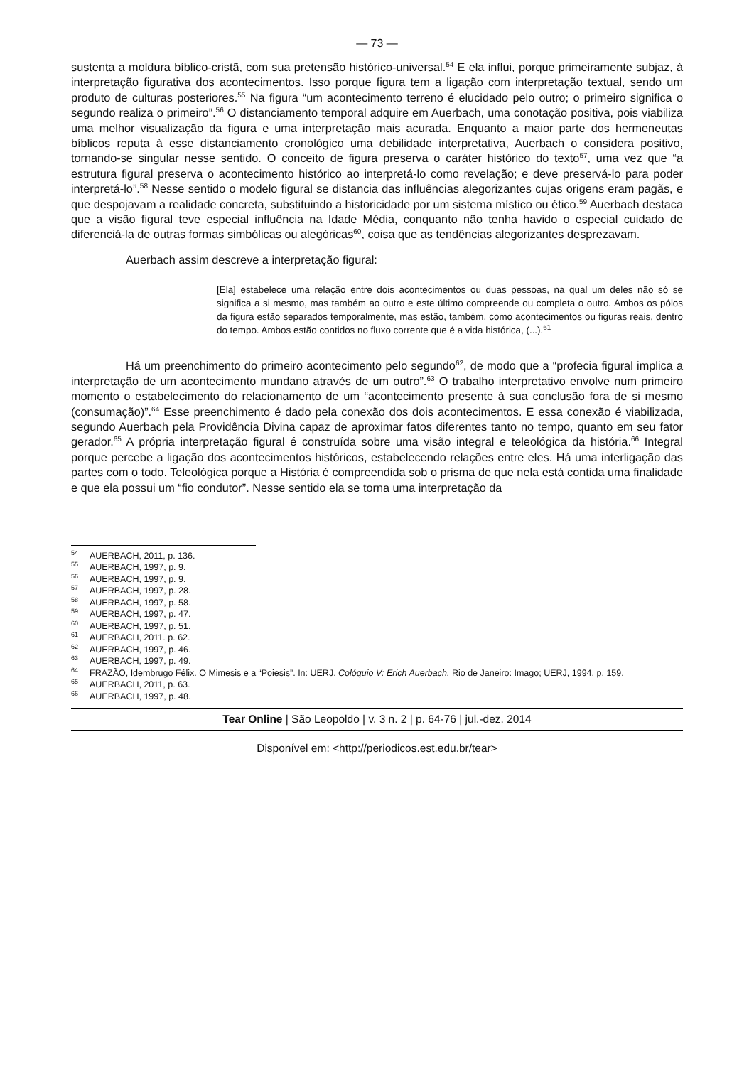— 73 —
sustenta a moldura bíblico-cristã, com sua pretensão histórico-universal.<sup>54</sup> E ela influi, porque primeiramente subjaz, à interpretação figurativa dos acontecimentos. Isso porque figura tem a ligação com interpretação textual, sendo um produto de culturas posteriores.<sup>55</sup> Na figura “um acontecimento terreno é elucidado pelo outro; o primeiro significa o segundo realiza o primeiro”.<sup>56</sup> O distanciamento temporal adquire em Auerbach, uma conotação positiva, pois viabiliza uma melhor visualização da figura e uma interpretação mais acurada. Enquanto a maior parte dos hermeneutas bíblicos reputa à esse distanciamento cronológico uma debilidade interpretativa, Auerbach o considera positivo, tornando-se singular nesse sentido. O conceito de figura preserva o caráter histórico do texto<sup>57</sup>, uma vez que “a estrutura figural preserva o acontecimento histórico ao interpretá-lo como revelação; e deve preservá-lo para poder interpretá-lo”.<sup>58</sup> Nesse sentido o modelo figural se distancia das influências alegorizantes cujas origens eram pagãs, e que despojavam a realidade concreta, substituindo a historicidade por um sistema místico ou ético.<sup>59</sup> Auerbach destaca que a visão figural teve especial influência na Idade Média, conquanto não tenha havido o especial cuidado de diferenciá-la de outras formas simbólicas ou alegóricas<sup>60</sup>, coisa que as tendências alegorizantes desprezavam.
Auerbach assim descreve a interpretação figural:
[Ela] estabelece uma relação entre dois acontecimentos ou duas pessoas, na qual um deles não só se significa a si mesmo, mas também ao outro e este último compreende ou completa o outro. Ambos os pólos da figura estão separados temporalmente, mas estão, também, como acontecimentos ou figuras reais, dentro do tempo. Ambos estão contidos no fluxo corrente que é a vida histórica, (...).<sup>61</sup>
Há um preenchimento do primeiro acontecimento pelo segundo<sup>62</sup>, de modo que a “profecia figural implica a interpretação de um acontecimento mundano através de um outro”.<sup>63</sup> O trabalho interpretativo envolve num primeiro momento o estabelecimento do relacionamento de um “acontecimento presente à sua conclusão fora de si mesmo (consumação)”.<sup>64</sup> Esse preenchimento é dado pela conexão dos dois acontecimentos. E essa conexão é viabilizada, segundo Auerbach pela Providência Divina capaz de aproximar fatos diferentes tanto no tempo, quanto em seu fator gerador.<sup>65</sup> A própria interpretação figural é construída sobre uma visão integral e teleológica da história.<sup>66</sup> Integral porque percebe a ligação dos acontecimentos históricos, estabelecendo relações entre eles. Há uma interligação das partes com o todo. Teleológica porque a História é compreendida sob o prisma de que nela está contida uma finalidade e que ela possui um “fio condutor”. Nesse sentido ela se torna uma interpretação da
<sup>54</sup> AUERBACH, 2011, p. 136.
<sup>55</sup> AUERBACH, 1997, p. 9.
<sup>56</sup> AUERBACH, 1997, p. 9.
<sup>57</sup> AUERBACH, 1997, p. 28.
<sup>58</sup> AUERBACH, 1997, p. 58.
<sup>59</sup> AUERBACH, 1997, p. 47.
<sup>60</sup> AUERBACH, 1997, p. 51.
<sup>61</sup> AUERBACH, 2011. p. 62.
<sup>62</sup> AUERBACH, 1997, p. 46.
<sup>63</sup> AUERBACH, 1997, p. 49.
<sup>64</sup>FRAZÃO, Idembrugo Félix. O Mimesis e a “Poiesis”. In: UERJ. Colóquio V: Erich Auerbach. Rio de Janeiro: Imago; UERJ, 1994. p. 159.
<sup>65</sup> AUERBACH, 2011, p. 63.
<sup>66</sup> AUERBACH, 1997, p. 48.
Tear Online | São Leopoldo | v. 3 n. 2 | p. 64-76 | jul.-dez. 2014
Disponível em: <http://periodicos.est.edu.br/tear>